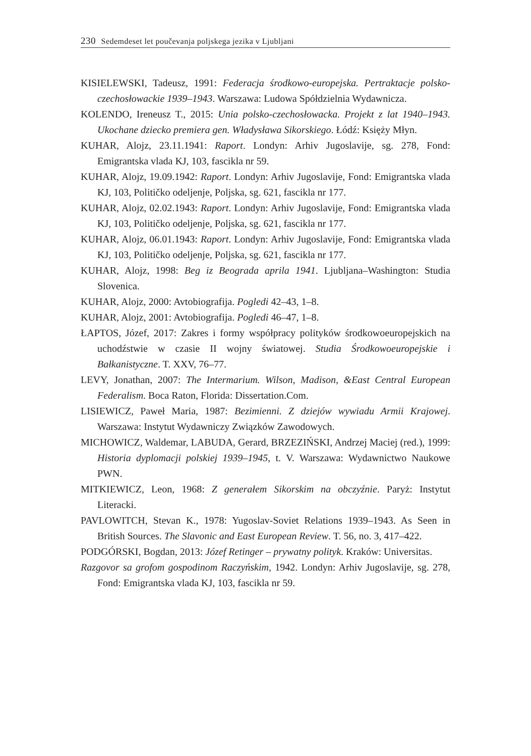230 Sedemdeset let poučevanja poljskega jezika v Ljubljani
KISIELEWSKI, Tadeusz, 1991: Federacja środkowo-europejska. Pertraktacje polsko-czechosłowackie 1939–1943. Warszawa: Ludowa Spółdzielnia Wydawnicza.
KOLENDO, Ireneusz T., 2015: Unia polsko-czechosłowacka. Projekt z lat 1940–1943. Ukochane dziecko premiera gen. Władysława Sikorskiego. Łódź: Księży Młyn.
KUHAR, Alojz, 23.11.1941: Raport. Londyn: Arhiv Jugoslavije, sg. 278, Fond: Emigrantska vlada KJ, 103, fascikla nr 59.
KUHAR, Alojz, 19.09.1942: Raport. Londyn: Arhiv Jugoslavije, Fond: Emigrantska vlada KJ, 103, Političko odeljenje, Poljska, sg. 621, fascikla nr 177.
KUHAR, Alojz, 02.02.1943: Raport. Londyn: Arhiv Jugoslavije, Fond: Emigrantska vlada KJ, 103, Političko odeljenje, Poljska, sg. 621, fascikla nr 177.
KUHAR, Alojz, 06.01.1943: Raport. Londyn: Arhiv Jugoslavije, Fond: Emigrantska vlada KJ, 103, Političko odeljenje, Poljska, sg. 621, fascikla nr 177.
KUHAR, Alojz, 1998: Beg iz Beograda aprila 1941. Ljubljana–Washington: Studia Slovenica.
KUHAR, Alojz, 2000: Avtobiografija. Pogledi 42–43, 1–8.
KUHAR, Alojz, 2001: Avtobiografija. Pogledi 46–47, 1–8.
ŁAPTOS, Józef, 2017: Zakres i formy współpracy polityków środkowoeuropejskich na uchodźstwie w czasie II wojny światowej. Studia Środkowoeuropejskie i Bałkanistyczne. T. XXV, 76–77.
LEVY, Jonathan, 2007: The Intermarium. Wilson, Madison, &East Central European Federalism. Boca Raton, Florida: Dissertation.Com.
LISIEWICZ, Paweł Maria, 1987: Bezimienni. Z dziejów wywiadu Armii Krajowej. Warszawa: Instytut Wydawniczy Związków Zawodowych.
MICHOWICZ, Waldemar, LABUDA, Gerard, BRZEZIŃSKI, Andrzej Maciej (red.), 1999: Historia dyplomacji polskiej 1939–1945, t. V. Warszawa: Wydawnictwo Naukowe PWN.
MITKIEWICZ, Leon, 1968: Z generałem Sikorskim na obczyźnie. Paryż: Instytut Literacki.
PAVLOWITCH, Stevan K., 1978: Yugoslav-Soviet Relations 1939–1943. As Seen in British Sources. The Slavonic and East European Review. T. 56, no. 3, 417–422.
PODGÓRSKI, Bogdan, 2013: Józef Retinger – prywatny polityk. Kraków: Universitas.
Razgovor sa grofom gospodinom Raczyńskim, 1942. Londyn: Arhiv Jugoslavije, sg. 278, Fond: Emigrantska vlada KJ, 103, fascikla nr 59.